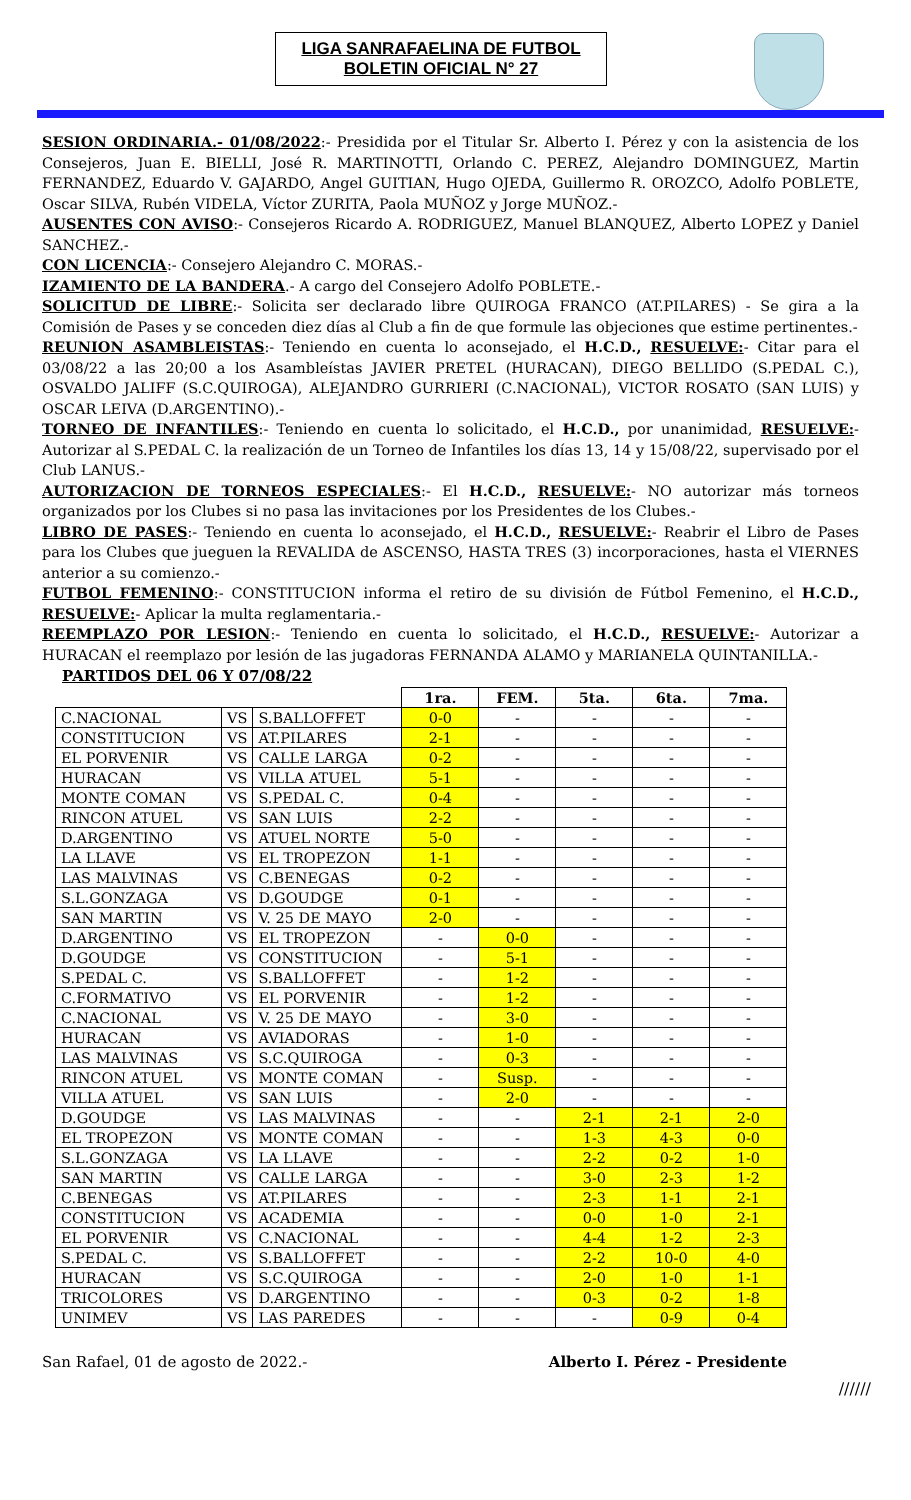LIGA SANRAFAELINA DE FUTBOL
BOLETIN OFICIAL N° 27
SESION ORDINARIA.- 01/08/2022:- Presidida por el Titular Sr. Alberto I. Pérez y con la asistencia de los Consejeros, Juan E. BIELLI, José R. MARTINOTTI, Orlando C. PEREZ, Alejandro DOMINGUEZ, Martin FERNANDEZ, Eduardo V. GAJARDO, Angel GUITIAN, Hugo OJEDA, Guillermo R. OROZCO, Adolfo POBLETE, Oscar SILVA, Rubén VIDELA, Víctor ZURITA, Paola MUÑOZ y Jorge MUÑOZ.-
AUSENTES CON AVISO:- Consejeros Ricardo A. RODRIGUEZ, Manuel BLANQUEZ, Alberto LOPEZ y Daniel SANCHEZ.-
CON LICENCIA:- Consejero Alejandro C. MORAS.-
IZAMIENTO DE LA BANDERA.- A cargo del Consejero Adolfo POBLETE.-
SOLICITUD DE LIBRE:- Solicita ser declarado libre QUIROGA FRANCO (AT.PILARES) - Se gira a la Comisión de Pases y se conceden diez días al Club a fin de que formule las objeciones que estime pertinentes.-
REUNION ASAMBLEISTAS:- Teniendo en cuenta lo aconsejado, el H.C.D., RESUELVE:- Citar para el 03/08/22 a las 20;00 a los Asambleístas JAVIER PRETEL (HURACAN), DIEGO BELLIDO (S.PEDAL C.), OSVALDO JALIFF (S.C.QUIROGA), ALEJANDRO GURRIERI (C.NACIONAL), VICTOR ROSATO (SAN LUIS) y OSCAR LEIVA (D.ARGENTINO).-
TORNEO DE INFANTILES:- Teniendo en cuenta lo solicitado, el H.C.D., por unanimidad, RESUELVE:- Autorizar al S.PEDAL C. la realización de un Torneo de Infantiles los días 13, 14 y 15/08/22, supervisado por el Club LANUS.-
AUTORIZACION DE TORNEOS ESPECIALES:- El H.C.D., RESUELVE:- NO autorizar más torneos organizados por los Clubes si no pasa las invitaciones por los Presidentes de los Clubes.-
LIBRO DE PASES:- Teniendo en cuenta lo aconsejado, el H.C.D., RESUELVE:- Reabrir el Libro de Pases para los Clubes que jueguen la REVALIDA de ASCENSO, HASTA TRES (3) incorporaciones, hasta el VIERNES anterior a su comienzo.-
FUTBOL FEMENINO:- CONSTITUCION informa el retiro de su división de Fútbol Femenino, el H.C.D., RESUELVE:- Aplicar la multa reglamentaria.-
REEMPLAZO POR LESION:- Teniendo en cuenta lo solicitado, el H.C.D., RESUELVE:- Autorizar a HURACAN el reemplazo por lesión de las jugadoras FERNANDA ALAMO y MARIANELA QUINTANILLA.-
PARTIDOS DEL 06 Y 07/08/22
| | | | 1ra. | FEM. | 5ta. | 6ta. | 7ma. |
| C.NACIONAL | VS | S.BALLOFFET | 0-0 | - | - | - | - |
| CONSTITUCION | VS | AT.PILARES | 2-1 | - | - | - | - |
| EL PORVENIR | VS | CALLE LARGA | 0-2 | - | - | - | - |
| HURACAN | VS | VILLA ATUEL | 5-1 | - | - | - | - |
| MONTE COMAN | VS | S.PEDAL C. | 0-4 | - | - | - | - |
| RINCON ATUEL | VS | SAN LUIS | 2-2 | - | - | - | - |
| D.ARGENTINO | VS | ATUEL NORTE | 5-0 | - | - | - | - |
| LA LLAVE | VS | EL TROPEZON | 1-1 | - | - | - | - |
| LAS MALVINAS | VS | C.BENEGAS | 0-2 | - | - | - | - |
| S.L.GONZAGA | VS | D.GOUDGE | 0-1 | - | - | - | - |
| SAN MARTIN | VS | V. 25 DE MAYO | 2-0 | - | - | - | - |
| D.ARGENTINO | VS | EL TROPEZON | - | 0-0 | - | - | - |
| D.GOUDGE | VS | CONSTITUCION | - | 5-1 | - | - | - |
| S.PEDAL C. | VS | S.BALLOFFET | - | 1-2 | - | - | - |
| C.FORMATIVO | VS | EL PORVENIR | - | 1-2 | - | - | - |
| C.NACIONAL | VS | V. 25 DE MAYO | - | 3-0 | - | - | - |
| HURACAN | VS | AVIADORAS | - | 1-0 | - | - | - |
| LAS MALVINAS | VS | S.C.QUIROGA | - | 0-3 | - | - | - |
| RINCON ATUEL | VS | MONTE COMAN | - | Susp. | - | - | - |
| VILLA ATUEL | VS | SAN LUIS | - | 2-0 | - | - | - |
| D.GOUDGE | VS | LAS MALVINAS | - | - | 2-1 | 2-1 | 2-0 |
| EL TROPEZON | VS | MONTE COMAN | - | - | 1-3 | 4-3 | 0-0 |
| S.L.GONZAGA | VS | LA LLAVE | - | - | 2-2 | 0-2 | 1-0 |
| SAN MARTIN | VS | CALLE LARGA | - | - | 3-0 | 2-3 | 1-2 |
| C.BENEGAS | VS | AT.PILARES | - | - | 2-3 | 1-1 | 2-1 |
| CONSTITUCION | VS | ACADEMIA | - | - | 0-0 | 1-0 | 2-1 |
| EL PORVENIR | VS | C.NACIONAL | - | - | 4-4 | 1-2 | 2-3 |
| S.PEDAL C. | VS | S.BALLOFFET | - | - | 2-2 | 10-0 | 4-0 |
| HURACAN | VS | S.C.QUIROGA | - | - | 2-0 | 1-0 | 1-1 |
| TRICOLORES | VS | D.ARGENTINO | - | - | 0-3 | 0-2 | 1-8 |
| UNIMEV | VS | LAS PAREDES | - | - | - | 0-9 | 0-4 |
San Rafael, 01 de agosto de 2022.- Alberto I. Pérez - Presidente
//////